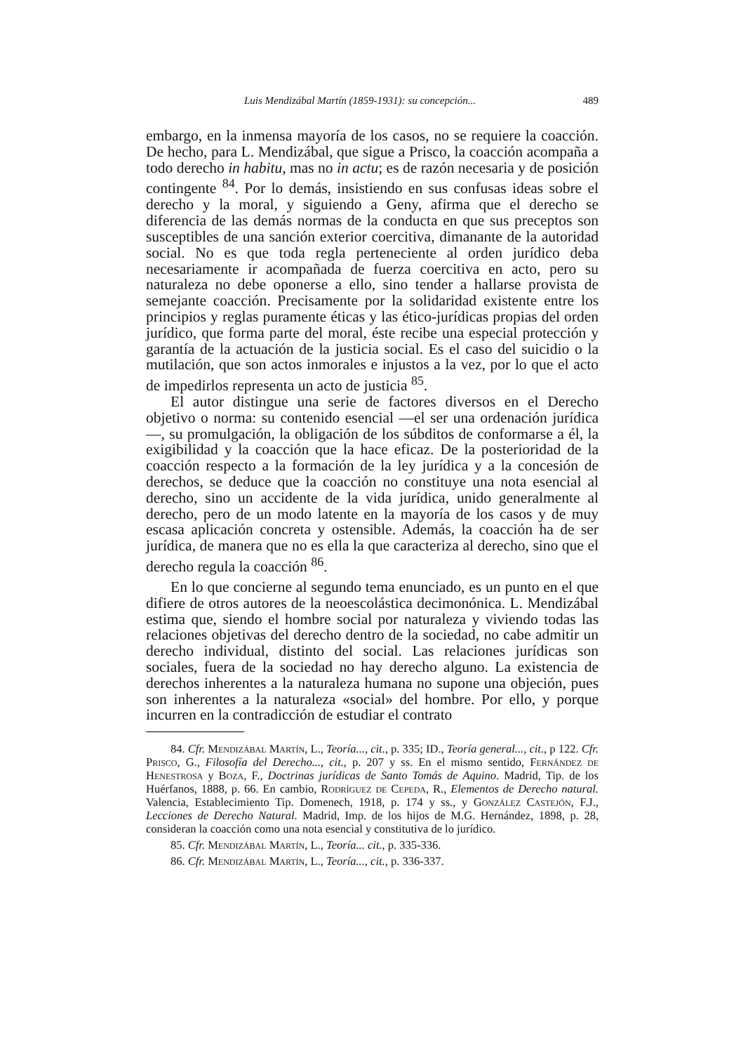Luis Mendizábal Martín (1859-1931): su concepción... 489
embargo, en la inmensa mayoría de los casos, no se requiere la coacción. De hecho, para L. Mendizábal, que sigue a Prisco, la coacción acompaña a todo derecho in habitu, mas no in actu; es de razón necesaria y de posición contingente <sup>84</sup>. Por lo demás, insistiendo en sus confusas ideas sobre el derecho y la moral, y siguiendo a Geny, afirma que el derecho se diferencia de las demás normas de la conducta en que sus preceptos son susceptibles de una sanción exterior coercitiva, dimanante de la autoridad social. No es que toda regla perteneciente al orden jurídico deba necesariamente ir acompañada de fuerza coercitiva en acto, pero su naturaleza no debe oponerse a ello, sino tender a hallarse provista de semejante coacción. Precisamente por la solidaridad existente entre los principios y reglas puramente éticas y las ético-jurídicas propias del orden jurídico, que forma parte del moral, éste recibe una especial protección y garantía de la actuación de la justicia social. Es el caso del suicidio o la mutilación, que son actos inmorales e injustos a la vez, por lo que el acto de impedirlos representa un acto de justicia <sup>85</sup>.
El autor distingue una serie de factores diversos en el Derecho objetivo o norma: su contenido esencial —el ser una ordenación jurídica—, su promulgación, la obligación de los súbditos de conformarse a él, la exigibilidad y la coacción que la hace eficaz. De la posterioridad de la coacción respecto a la formación de la ley jurídica y a la concesión de derechos, se deduce que la coacción no constituye una nota esencial al derecho, sino un accidente de la vida jurídica, unido generalmente al derecho, pero de un modo latente en la mayoría de los casos y de muy escasa aplicación concreta y ostensible. Además, la coacción ha de ser jurídica, de manera que no es ella la que caracteriza al derecho, sino que el derecho regula la coacción <sup>86</sup>.
En lo que concierne al segundo tema enunciado, es un punto en el que difiere de otros autores de la neoescolástica decimonónica. L. Mendizábal estima que, siendo el hombre social por naturaleza y viviendo todas las relaciones objetivas del derecho dentro de la sociedad, no cabe admitir un derecho individual, distinto del social. Las relaciones jurídicas son sociales, fuera de la sociedad no hay derecho alguno. La existencia de derechos inherentes a la naturaleza humana no supone una objeción, pues son inherentes a la naturaleza «social» del hombre. Por ello, y porque incurren en la contradicción de estudiar el contrato
84. Cfr. Mendizábal Martín, L., Teoría..., cit., p. 335; ID., Teoría general..., cit., p 122. Cfr. Prisco, G., Filosofía del Derecho..., cit., p. 207 y ss. En el mismo sentido, Fernández de Henestrosa y Boza, F., Doctrinas jurídicas de Santo Tomás de Aquino. Madrid, Tip. de los Huérfanos, 1888, p. 66. En cambio, Rodríguez de Cepeda, R., Elementos de Derecho natural. Valencia, Establecimiento Tip. Domenech, 1918, p. 174 y ss., y González Castejón, F.J., Lecciones de Derecho Natural. Madrid, Imp. de los hijos de M.G. Hernández, 1898, p. 28, consideran la coacción como una nota esencial y constitutiva de lo jurídico.
85. Cfr. Mendizábal Martín, L., Teoría... cit., p. 335-336.
86. Cfr. Mendizábal Martín, L., Teoría..., cit., p. 336-337.